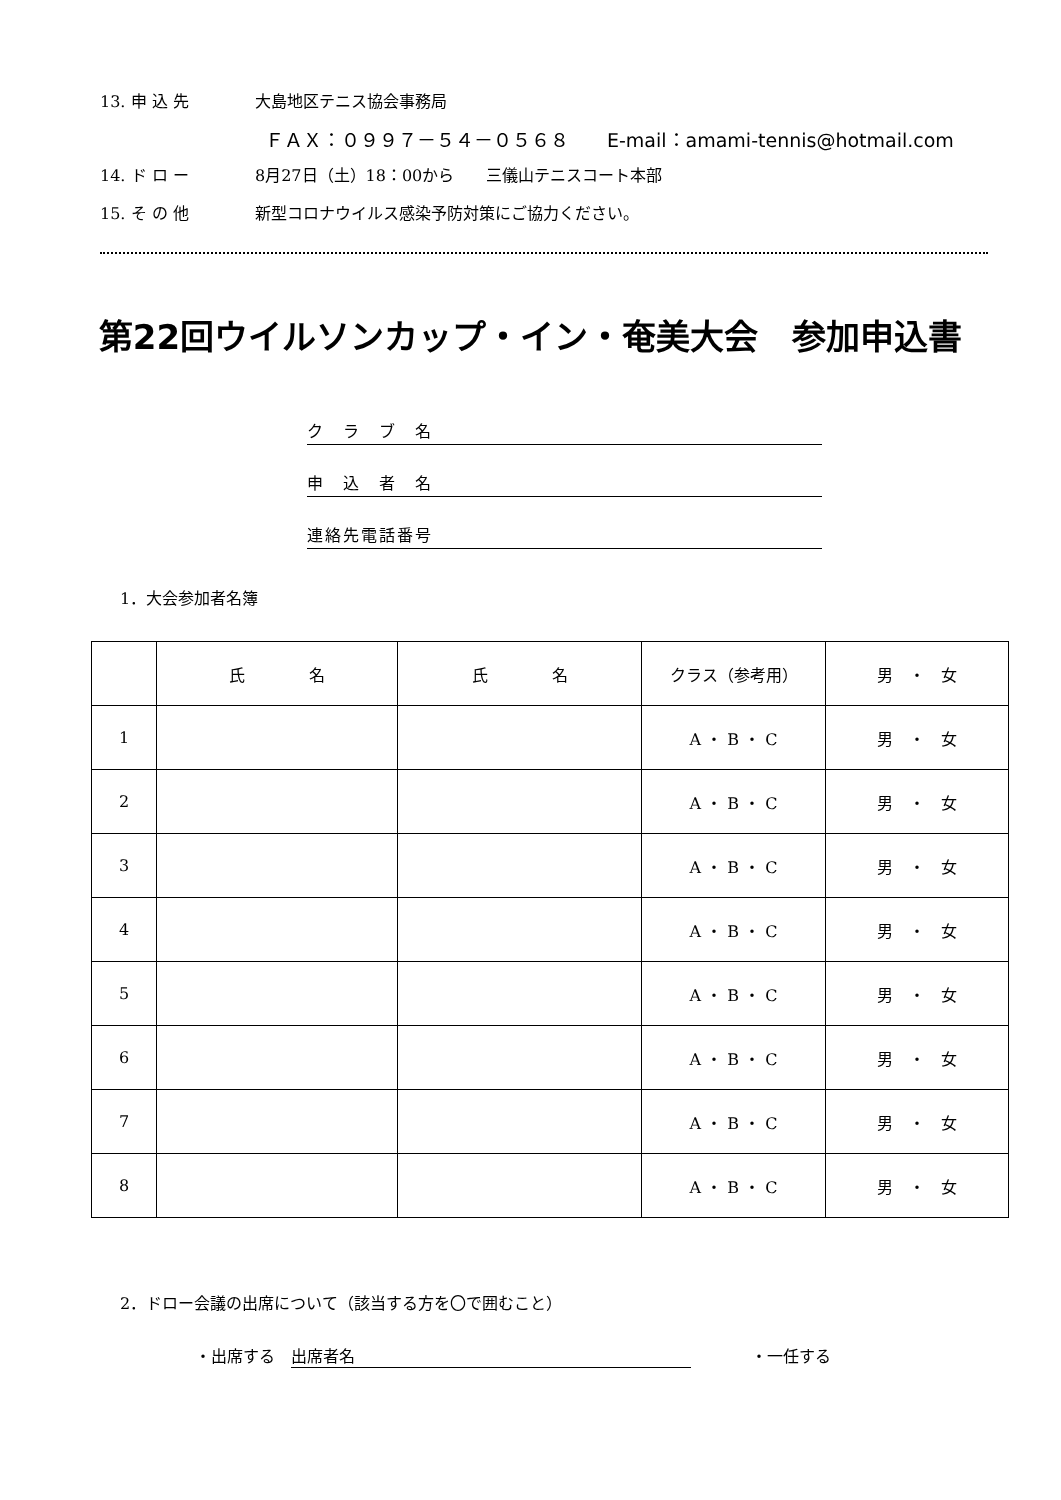13. 申 込 先 大島地区テニス協会事務局
ＦＡＸ：０９９７－５４－０５６８　　E-mail：amami-tennis@hotmail.com
14. ド ロ ー 8月27日（土）18：00から　　三儀山テニスコート本部
15. そ の 他 新型コロナウイルス感染予防対策にご協力ください。
第22回ウイルソンカップ・イン・奄美大会　参加申込書
ク　ラ　ブ　名
申　込　者　名
連絡先電話番号
1．大会参加者名簿
| | 氏 名 | 氏 名 | クラス（参考用） | 男 ・ 女 |
| --- | --- | --- | --- | --- |
| 1 | | | A ・ B ・ C | 男 ・ 女 |
| 2 | | | A ・ B ・ C | 男 ・ 女 |
| 3 | | | A ・ B ・ C | 男 ・ 女 |
| 4 | | | A ・ B ・ C | 男 ・ 女 |
| 5 | | | A ・ B ・ C | 男 ・ 女 |
| 6 | | | A ・ B ・ C | 男 ・ 女 |
| 7 | | | A ・ B ・ C | 男 ・ 女 |
| 8 | | | A ・ B ・ C | 男 ・ 女 |
2．ドロー会議の出席について（該当する方を〇で囲むこと）
・出席する　出席者名 ・一任する